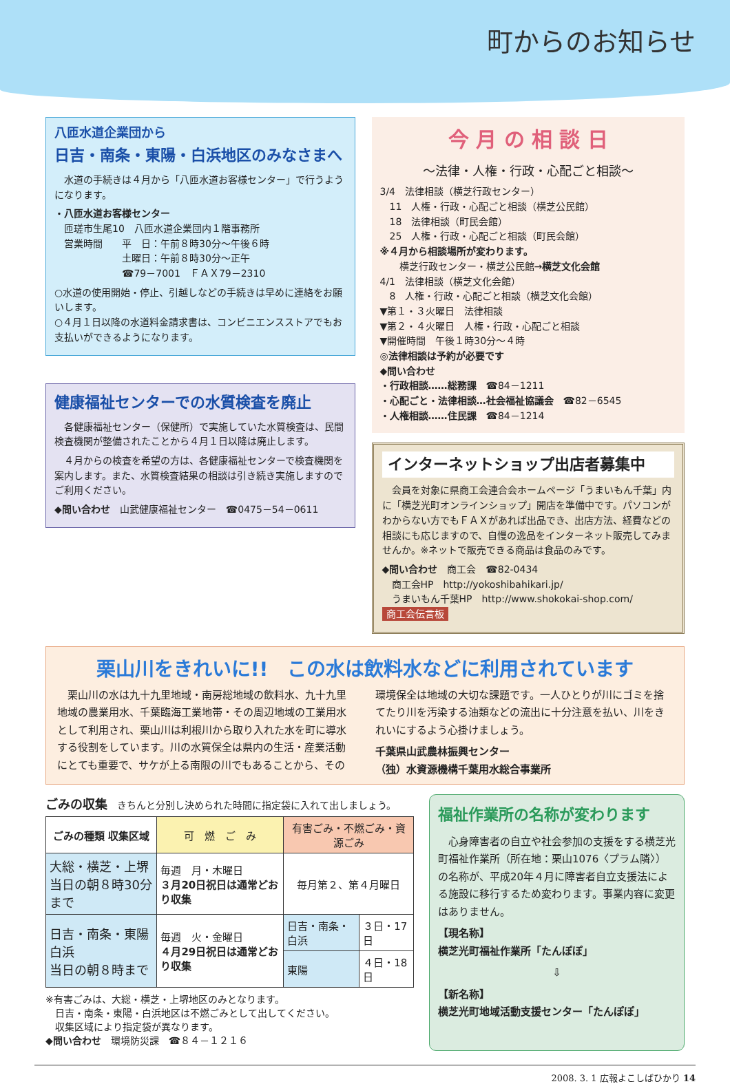町からのお知らせ
八匝水道企業団から
日吉・南条・東陽・白浜地区のみなさまへ
　水道の手続きは４月から「八匝水道お客様センター」で行うようになります。
・八匝水道お客様センター
　匝瑳市生尾10　八匝水道企業団内１階事務所
　営業時間　　平　日：午前８時30分～午後６時
　　　　　　　土曜日：午前８時30分～正午
　　　　　　　☎79－7001　ＦＡＸ79－2310
○水道の使用開始・停止、引越しなどの手続きは早めに連絡をお願いします。
○４月１日以降の水道料金請求書は、コンビニエンスストアでもお支払いができるようになります。
健康福祉センターでの水質検査を廃止
　各健康福祉センター（保健所）で実施していた水質検査は、民間検査機関が整備されたことから４月１日以降は廃止します。
　４月からの検査を希望の方は、各健康福祉センターで検査機関を案内します。また、水質検査結果の相談は引き続き実施しますのでご利用ください。
◆問い合わせ　山武健康福祉センター　☎0475－54－0611
今 月 の 相 談 日
～法律・人権・行政・心配ごと相談～
3/4　法律相談（横芝行政センター）
　11　人権・行政・心配ごと相談（横芝公民館）
　18　法律相談（町民会館）
　25　人権・行政・心配ごと相談（町民会館）
※４月から相談場所が変わります。
　　横芝行政センター・横芝公民館→横芝文化会館
4/1　法律相談（横芝文化会館）
　8　人権・行政・心配ごと相談（横芝文化会館）
▼第１・３火曜日　法律相談
▼第２・４火曜日　人権・行政・心配ごと相談
▼開催時間　午後１時30分～４時
◎法律相談は予約が必要です
◆問い合わせ
・行政相談……総務課　☎84－1211
・心配ごと・法律相談…社会福祉協議会　☎82－6545
・人権相談……住民課　☎84－1214
インターネットショップ出店者募集中
　会員を対象に県商工会連合会ホームページ「うまいもん千葉」内に「横芝光町オンラインショップ」開店を準備中です。パソコンがわからない方でもＦＡＸがあれば出品でき、出店方法、経費などの相談にも応じますので、自慢の逸品をインターネット販売してみませんか。※ネットで販売できる商品は食品のみです。
◆問い合わせ　商工会　☎82-0434
　商工会HP　http://yokoshibahikari.jp/
　うまいもん千葉HP　http://www.shokokai-shop.com/
商工会伝言板
栗山川をきれいに!!　この水は飲料水などに利用されています
　栗山川の水は九十九里地域・南房総地域の飲料水、九十九里地域の農業用水、千葉臨海工業地帯・その周辺地域の工業用水として利用され、栗山川は利根川から取り入れた水を町に導水する役割をしています。川の水質保全は県内の生活・産業活動にとても重要で、サケが上る南限の川でもあることから、その環境保全は地域の大切な課題です。一人ひとりが川にゴミを捨てたり川を汚染する油類などの流出に十分注意を払い、川をきれいにするよう心掛けましょう。
千葉県山武農林振興センター
（独）水資源機構千葉用水総合事業所
ごみの収集　きちんと分別し決められた時間に指定袋に入れて出しましょう。
| ごみの種類 収集区域 | 可 燃 ご み | 有害ごみ・不燃ごみ・資源ごみ | |
| --- | --- | --- | --- |
| 大総・横芝・上堺 当日の朝８時30分まで | 毎週 月・木曜日 ３月20日祝日は通常どおり収集 | 毎月第２、第４月曜日 | |
| 日吉・南条・東陽 白浜 当日の朝８時まで | 毎週 火・金曜日 ４月29日祝日は通常どおり収集 | 日吉・南条・白浜 | ３日・17日 |
| | | 東陽 | ４日・18日 |
※有害ごみは、大総・横芝・上堺地区のみとなります。
　日吉・南条・東陽・白浜地区は不燃ごみとして出してください。
　収集区域により指定袋が異なります。
◆問い合わせ　環境防災課　☎８４－１２１６
福祉作業所の名称が変わります
　心身障害者の自立や社会参加の支援をする横芝光町福祉作業所（所在地：栗山1076〈プラム隣〉）の名称が、平成20年４月に障害者自立支援法による施設に移行するため変わります。事業内容に変更はありません。
【現名称】
横芝光町福祉作業所「たんぽぽ」
⇩
【新名称】
横芝光町地域活動支援センター「たんぽぽ」
2008. 3. 1 広報よこしばひかり 14